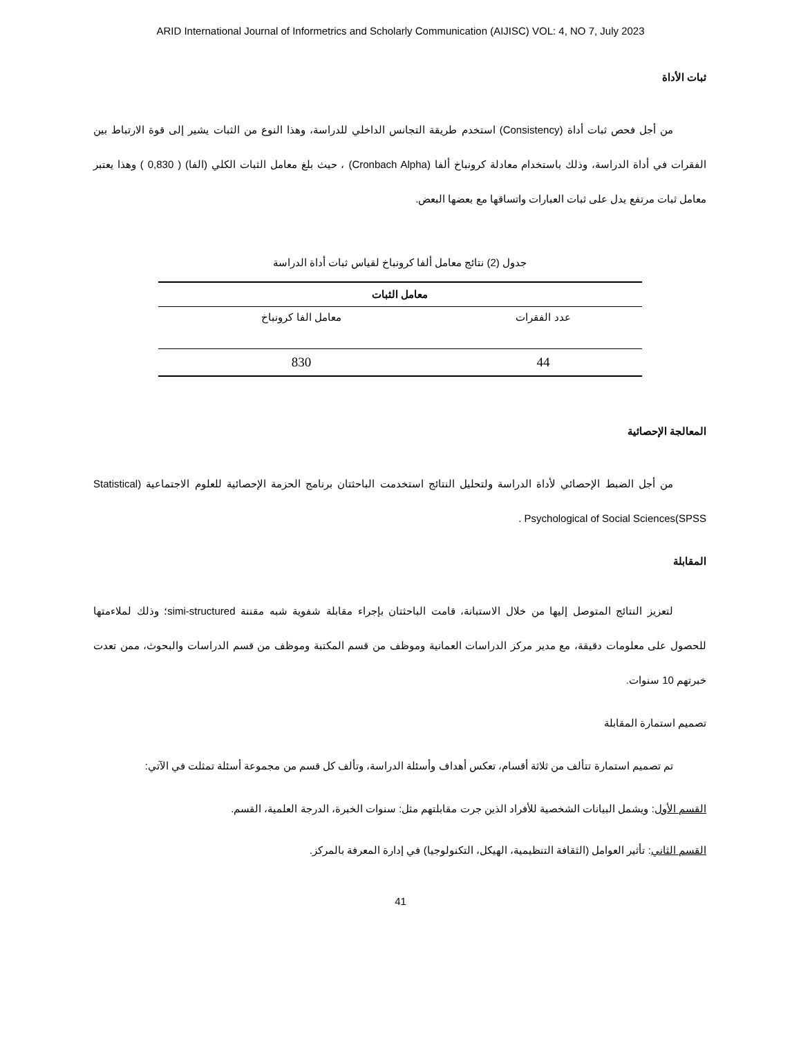ARID International Journal of Informetrics and Scholarly Communication (AIJISC) VOL: 4, NO 7, July 2023
ثبات الأداة
من أجل فحص ثبات أداة (Consistency) استخدم طريقة التجانس الداخلي للدراسة، وهذا النوع من الثبات يشير إلى قوة الارتباط بين الفقرات في أداة الدراسة، وذلك باستخدام معادلة كرونباخ ألفا (Cronbach Alpha) ، حيث بلغ معامل الثبات الكلي (الفا) ( 0,830 ) وهذا يعتبر معامل ثبات مرتفع يدل على ثبات العبارات واتساقها مع بعضها البعض.
جدول (2) نتائج معامل ألفا كرونباخ لقياس ثبات أداة الدراسة
| معامل الثبات | |
| --- | --- |
| عدد الفقرات | معامل الفا كرونباخ |
| 44 | 830 |
المعالجة الإحصائية
من أجل الضبط الإحصائي لأداة الدراسة ولتحليل النتائج استخدمت الباحثتان برنامج الحزمة الإحصائية للعلوم الاجتماعية (Statistical Psychological of Social Sciences(SPSS .
المقابلة
لتعزيز النتائج المتوصل إليها من خلال الاستبانة، قامت الباحثتان بإجراء مقابلة شفوية شبه مقننة simi-structured؛ وذلك لملاءمتها للحصول على معلومات دقيقة، مع مدير مركز الدراسات العمانية وموظف من قسم المكتبة وموظف من قسم الدراسات والبحوث، ممن تعدت خبرتهم 10 سنوات.
تصميم استمارة المقابلة
تم تصميم استمارة تتألف من ثلاثة أقسام، تعكس أهداف وأسئلة الدراسة، وتألف كل قسم من مجموعة أسئلة تمثلت في الآتي:
القسم الأول: ويشمل البيانات الشخصية للأفراد الذين جرت مقابلتهم مثل: سنوات الخبرة، الدرجة العلمية، القسم.
القسم الثاني: تأثير العوامل (الثقافة التنظيمية، الهيكل، التكنولوجيا) في إدارة المعرفة بالمركز.
41